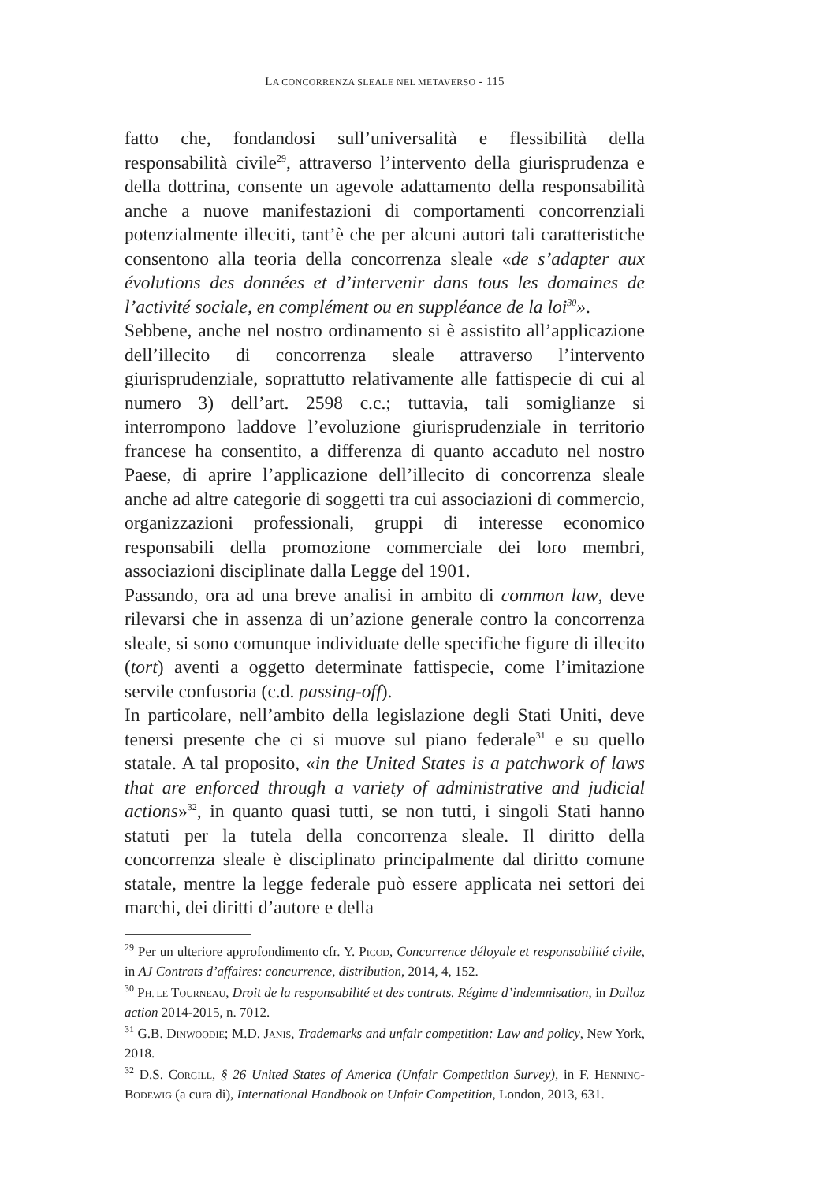LA CONCORRENZA SLEALE NEL METAVERSO - 115
fatto che, fondandosi sull’universalità e flessibilità della responsabilità civile<sup>29</sup>, attraverso l’intervento della giurisprudenza e della dottrina, consente un agevole adattamento della responsabilità anche a nuove manifestazioni di comportamenti concorrenziali potenzialmente illeciti, tant’è che per alcuni autori tali caratteristiche consentono alla teoria della concorrenza sleale «de s’adapter aux évolutions des données et d’intervenir dans tous les domaines de l’activité sociale, en complément ou en suppléance de la loi<sup>30</sup>».
Sebbene, anche nel nostro ordinamento si è assistito all’applicazione dell’illecito di concorrenza sleale attraverso l’intervento giurisprudenziale, soprattutto relativamente alle fattispecie di cui al numero 3) dell’art. 2598 c.c.; tuttavia, tali somiglianze si interrompono laddove l’evoluzione giurisprudenziale in territorio francese ha consentito, a differenza di quanto accaduto nel nostro Paese, di aprire l’applicazione dell’illecito di concorrenza sleale anche ad altre categorie di soggetti tra cui associazioni di commercio, organizzazioni professionali, gruppi di interesse economico responsabili della promozione commerciale dei loro membri, associazioni disciplinate dalla Legge del 1901.
Passando, ora ad una breve analisi in ambito di common law, deve rilevarsi che in assenza di un’azione generale contro la concorrenza sleale, si sono comunque individuate delle specifiche figure di illecito (tort) aventi a oggetto determinate fattispecie, come l’imitazione servile confusoria (c.d. passing-off).
In particolare, nell’ambito della legislazione degli Stati Uniti, deve tenersi presente che ci si muove sul piano federale<sup>31</sup> e su quello statale. A tal proposito, «in the United States is a patchwork of laws that are enforced through a variety of administrative and judicial actions»<sup>32</sup>, in quanto quasi tutti, se non tutti, i singoli Stati hanno statuti per la tutela della concorrenza sleale. Il diritto della concorrenza sleale è disciplinato principalmente dal diritto comune statale, mentre la legge federale può essere applicata nei settori dei marchi, dei diritti d’autore e della
<sup>29</sup> Per un ulteriore approfondimento cfr. Y. PICOD, Concurrence déloyale et responsabilité civile, in AJ Contrats d’affaires: concurrence, distribution, 2014, 4, 152.
<sup>30</sup> PH. LE TOURNEAU, Droit de la responsabilité et des contrats. Régime d’indemnisation, in Dalloz action 2014-2015, n. 7012.
<sup>31</sup> G.B. DINWOODIE; M.D. JANIS, Trademarks and unfair competition: Law and policy, New York, 2018.
<sup>32</sup> D.S. CORGILL, § 26 United States of America (Unfair Competition Survey), in F. HENNING-BODEWIG (a cura di), International Handbook on Unfair Competition, London, 2013, 631.